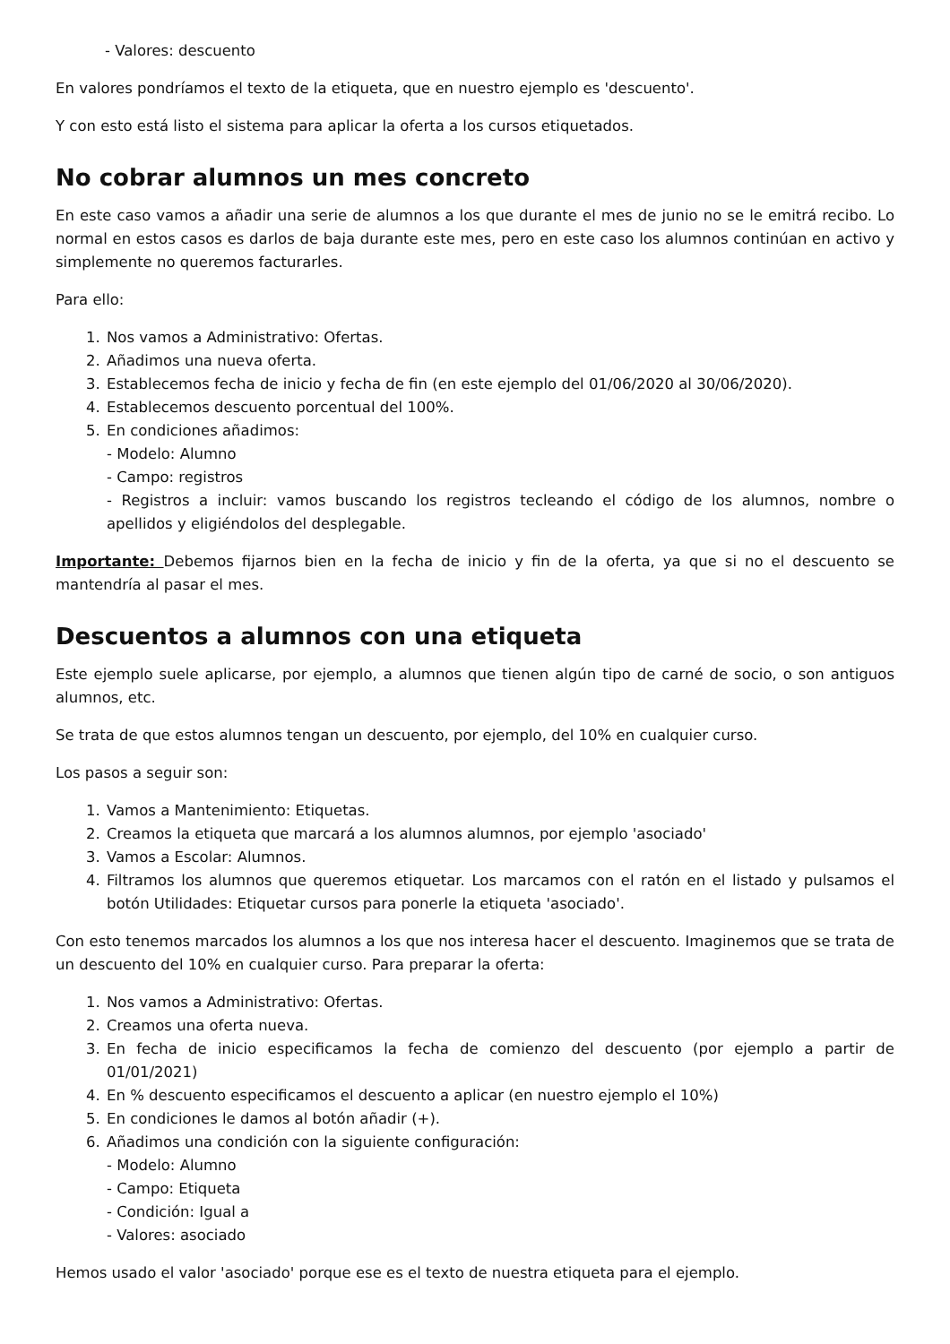- Valores: descuento
En valores pondríamos el texto de la etiqueta, que en nuestro ejemplo es 'descuento'.
Y con esto está listo el sistema para aplicar la oferta a los cursos etiquetados.
No cobrar alumnos un mes concreto
En este caso vamos a añadir una serie de alumnos a los que durante el mes de junio no se le emitrá recibo. Lo normal en estos casos es darlos de baja durante este mes, pero en este caso los alumnos continúan en activo y simplemente no queremos facturarles.
Para ello:
1. Nos vamos a Administrativo: Ofertas.
2. Añadimos una nueva oferta.
3. Establecemos fecha de inicio y fecha de fin (en este ejemplo del 01/06/2020 al 30/06/2020).
4. Establecemos descuento porcentual del 100%.
5. En condiciones añadimos:
- Modelo: Alumno
- Campo: registros
- Registros a incluir: vamos buscando los registros tecleando el código de los alumnos, nombre o apellidos y eligiéndolos del desplegable.
Importante: Debemos fijarnos bien en la fecha de inicio y fin de la oferta, ya que si no el descuento se mantendría al pasar el mes.
Descuentos a alumnos con una etiqueta
Este ejemplo suele aplicarse, por ejemplo, a alumnos que tienen algún tipo de carné de socio, o son antiguos alumnos, etc.
Se trata de que estos alumnos tengan un descuento, por ejemplo, del 10% en cualquier curso.
Los pasos a seguir son:
1. Vamos a Mantenimiento: Etiquetas.
2. Creamos la etiqueta que marcará a los alumnos alumnos, por ejemplo 'asociado'
3. Vamos a Escolar: Alumnos.
4. Filtramos los alumnos que queremos etiquetar. Los marcamos con el ratón en el listado y pulsamos el botón Utilidades: Etiquetar cursos para ponerle la etiqueta 'asociado'.
Con esto tenemos marcados los alumnos a los que nos interesa hacer el descuento. Imaginemos que se trata de un descuento del 10% en cualquier curso. Para preparar la oferta:
1. Nos vamos a Administrativo: Ofertas.
2. Creamos una oferta nueva.
3. En fecha de inicio especificamos la fecha de comienzo del descuento (por ejemplo a partir de 01/01/2021)
4. En % descuento especificamos el descuento a aplicar (en nuestro ejemplo el 10%)
5. En condiciones le damos al botón añadir (+).
6. Añadimos una condición con la siguiente configuración:
- Modelo: Alumno
- Campo: Etiqueta
- Condición: Igual a
- Valores: asociado
Hemos usado el valor 'asociado' porque ese es el texto de nuestra etiqueta para el ejemplo.